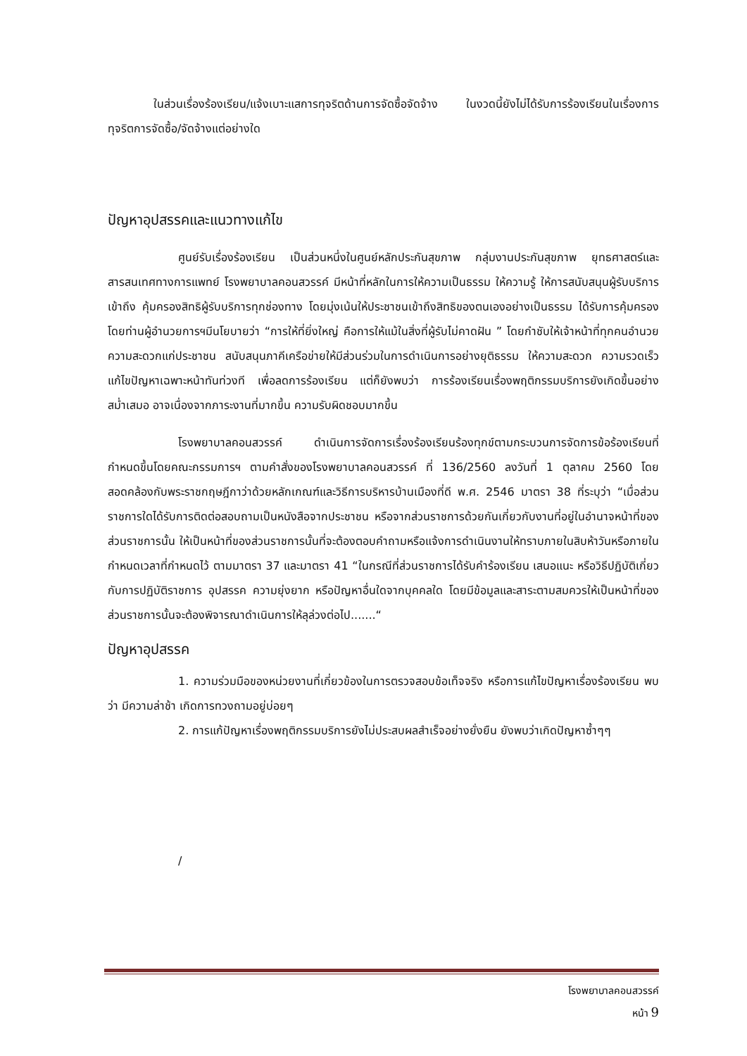ในส่วนเรื่องร้องเรียน/แจ้งเบาะแสการทุจริตด้านการจัดซื้อจัดจ้าง ในงวดนี้ยังไม่ได้รับการร้องเรียนในเรื่องการทุจริตการจัดซื้อ/จัดจ้างแต่อย่างใด
ปัญหาอุปสรรคและแนวทางแก้ไข
ศูนย์รับเรื่องร้องเรียน เป็นส่วนหนึ่งในศูนย์หลักประกันสุขภาพ กลุ่มงานประกันสุขภาพ ยุทธศาสตร์และสารสนเทศทางการแพทย์ โรงพยาบาลคอนสวรรค์ มีหน้าที่หลักในการให้ความเป็นธรรม ให้ความรู้ ให้การสนับสนุนผู้รับบริการ เข้าถึง คุ้มครองสิทธิผู้รับบริการทุกช่องทาง โดยมุ่งเน้นให้ประชาชนเข้าถึงสิทธิของตนเองอย่างเป็นธรรม ได้รับการคุ้มครอง โดยท่านผู้อำนวยการฯมีนโยบายว่า “การให้ที่ยิ่งใหญ่ คือการให้แม้ในสิ่งที่ผู้รับไม่คาดฝัน ” โดยกำชับให้เจ้าหน้าที่ทุกคนอำนวยความสะดวกแก่ประชาชน สนับสนุนภาคีเครือข่ายให้มีส่วนร่วมในการดำเนินการอย่างยุติธรรม ให้ความสะดวก ความรวดเร็ว แก้ไขปัญหาเฉพาะหน้าทันท่วงที เพื่อลดการร้องเรียน แต่ก็ยังพบว่า การร้องเรียนเรื่องพฤติกรรมบริการยังเกิดขึ้นอย่างสม่ำเสมอ อาจเนื่องจากภาระงานที่มากขึ้น ความรับผิดชอบมากขึ้น
โรงพยาบาลคอนสวรรค์ ดำเนินการจัดการเรื่องร้องเรียนร้องทุกข์ตามกระบวนการจัดการข้อร้องเรียนที่กำหนดขึ้นโดยคณะกรรมการฯ ตามคำสั่งของโรงพยาบาลคอนสวรรค์ ที่ 136/2560 ลงวันที่ 1 ตุลาคม 2560 โดยสอดคล้องกับพระราชกฤษฎีกาว่าด้วยหลักเกณฑ์และวิธีการบริหารบ้านเมืองที่ดี พ.ศ. 2546 มาตรา 38 ที่ระบุว่า “เมื่อส่วนราชการใดได้รับการติดต่อสอบถามเป็นหนังสือจากประชาชน หรือจากส่วนราชการด้วยกันเกี่ยวกับงานที่อยู่ในอำนาจหน้าที่ของส่วนราชการนั้น ให้เป็นหน้าที่ของส่วนราชการนั้นที่จะต้องตอบคำถามหรือแจ้งการดำเนินงานให้ทราบภายในสิบห้าวันหรือภายในกำหนดเวลาที่กำหนดไว้ ตามมาตรา 37 และมาตรา 41 “ในกรณีที่ส่วนราชการได้รับคำร้องเรียน เสนอแนะ หรือวิธีปฏิบัติเกี่ยวกับการปฏิบัติราชการ อุปสรรค ความยุ่งยาก หรือปัญหาอื่นใดจากบุคคลใด โดยมีข้อมูลและสาระตามสมควรให้เป็นหน้าที่ของส่วนราชการนั้นจะต้องพิจารณาดำเนินการให้ลุล่วงต่อไป.......“
ปัญหาอุปสรรค
1. ความร่วมมือของหน่วยงานที่เกี่ยวข้องในการตรวจสอบข้อเท็จจริง หรือการแก้ไขปัญหาเรื่องร้องเรียน พบว่า มีความล่าช้า เกิดการทวงถามอยู่บ่อยๆ
2. การแก้ปัญหาเรื่องพฤติกรรมบริการยังไม่ประสบผลสำเร็จอย่างยั่งยืน ยังพบว่าเกิดปัญหาซ้ำๆๆ
/
โรงพยาบาลคอนสวรรค์
หน้า 9